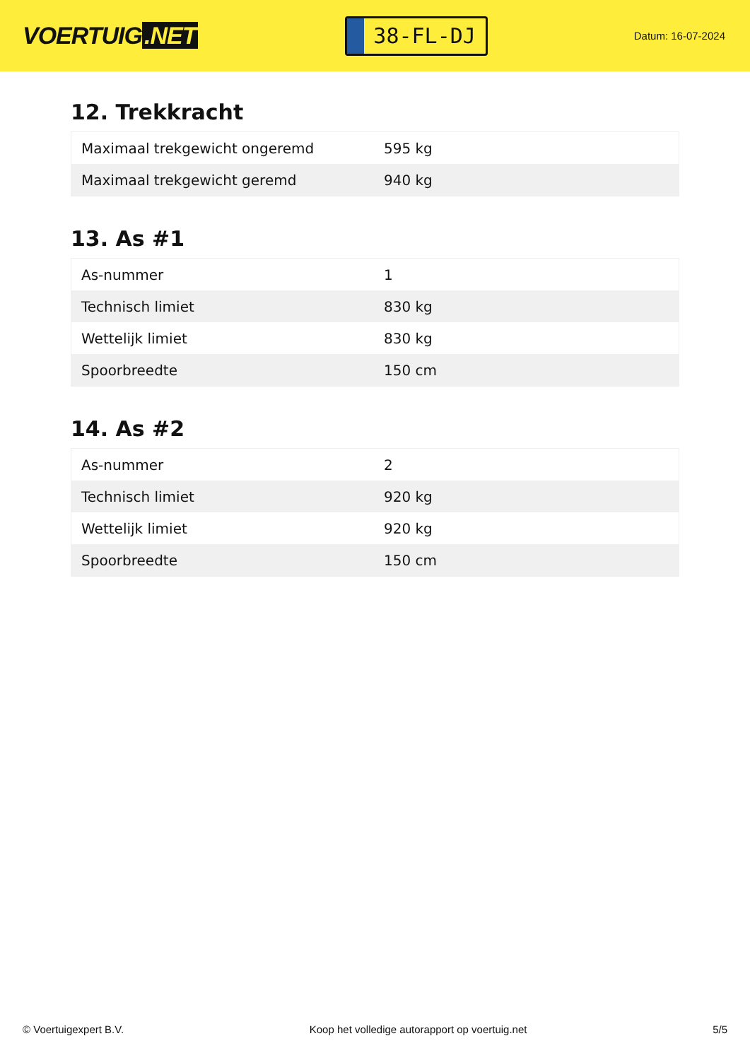VOERTUIG.NET
38-FL-DJ
Datum: 16-07-2024
12. Trekkracht
| Maximaal trekgewicht ongeremd | 595 kg |
| Maximaal trekgewicht geremd | 940 kg |
13. As #1
| As-nummer | 1 |
| Technisch limiet | 830 kg |
| Wettelijk limiet | 830 kg |
| Spoorbreedte | 150 cm |
14. As #2
| As-nummer | 2 |
| Technisch limiet | 920 kg |
| Wettelijk limiet | 920 kg |
| Spoorbreedte | 150 cm |
© Voertuigexpert B.V. Koop het volledige autorapport op voertuig.net 5/5